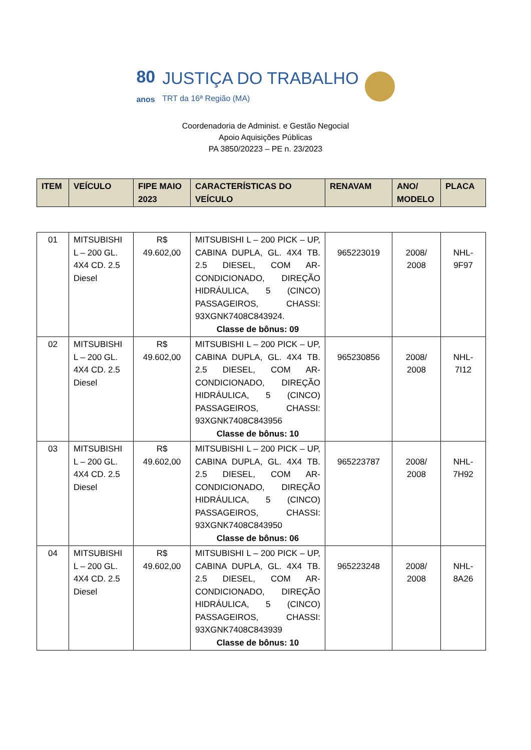80
anos JUSTIÇA DO TRABALHO
TRT da 16ª Região (MA)
Coordenadoria de Administ. e Gestão Negocial
Apoio Aquisições Públicas
PA 3850/20223 – PE n. 23/2023
| ITEM | VEÍCULO | FIPE MAIO 2023 | CARACTERÍSTICAS DO VEÍCULO | RENAVAM | ANO/ MODELO | PLACA |
| --- | --- | --- | --- | --- | --- | --- |
| 01 | MITSUBISHI L – 200 GL. 4X4 CD. 2.5 Diesel | R$ 49.602,00 | MITSUBISHI L – 200 PICK – UP, CABINA DUPLA, GL. 4X4 TB. 2.5 DIESEL, COM AR-CONDICIONADO, DIREÇÃO HIDRÁULICA, 5 (CINCO) PASSAGEIROS, CHASSI: 93XGNK7408C843924. Classe de bônus: 09 | 965223019 | 2008/ 2008 | NHL- 9F97 |
| 02 | MITSUBISHI L – 200 GL. 4X4 CD. 2.5 Diesel | R$ 49.602,00 | MITSUBISHI L – 200 PICK – UP, CABINA DUPLA, GL. 4X4 TB. 2.5 DIESEL, COM AR-CONDICIONADO, DIREÇÃO HIDRÁULICA, 5 (CINCO) PASSAGEIROS, CHASSI: 93XGNK7408C843956 Classe de bônus: 10 | 965230856 | 2008/ 2008 | NHL- 7I12 |
| 03 | MITSUBISHI L – 200 GL. 4X4 CD. 2.5 Diesel | R$ 49.602,00 | MITSUBISHI L – 200 PICK – UP, CABINA DUPLA, GL. 4X4 TB. 2.5 DIESEL, COM AR-CONDICIONADO, DIREÇÃO HIDRÁULICA, 5 (CINCO) PASSAGEIROS, CHASSI: 93XGNK7408C843950 Classe de bônus: 06 | 965223787 | 2008/ 2008 | NHL- 7H92 |
| 04 | MITSUBISHI L – 200 GL. 4X4 CD. 2.5 Diesel | R$ 49.602,00 | MITSUBISHI L – 200 PICK – UP, CABINA DUPLA, GL. 4X4 TB. 2.5 DIESEL, COM AR-CONDICIONADO, DIREÇÃO HIDRÁULICA, 5 (CINCO) PASSAGEIROS, CHASSI: 93XGNK7408C843939 Classe de bônus: 10 | 965223248 | 2008/ 2008 | NHL- 8A26 |